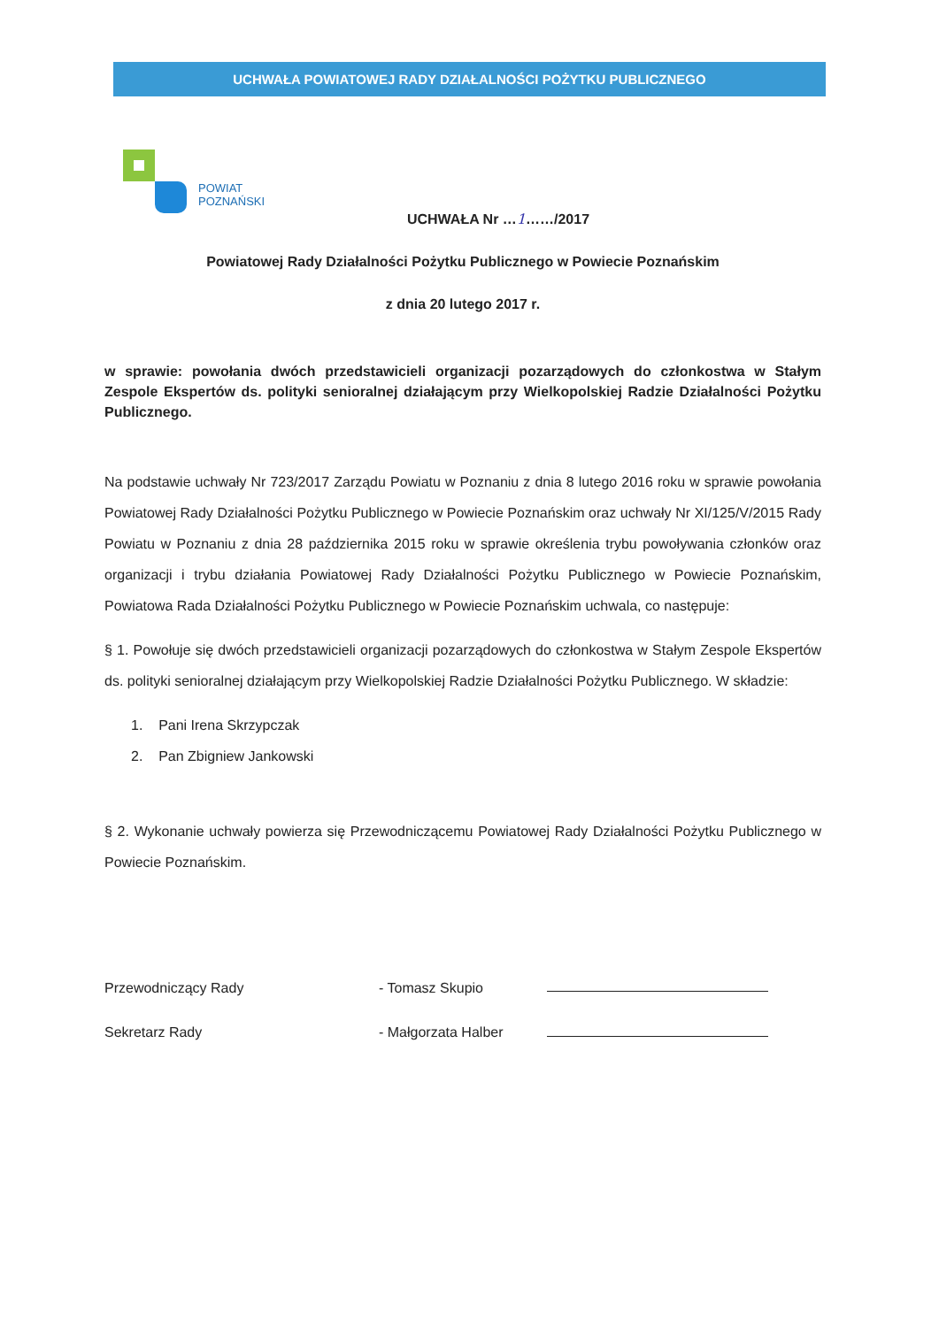UCHWAŁA POWIATOWEJ RADY DZIAŁALNOŚCI POŻYTKU PUBLICZNEGO
POWIAT
POZNAŃSKI
UCHWAŁA Nr …1……/2017
Powiatowej Rady Działalności Pożytku Publicznego w Powiecie Poznańskim
z dnia 20 lutego 2017 r.
w sprawie: powołania dwóch przedstawicieli organizacji pozarządowych do członkostwa w Stałym Zespole Ekspertów ds. polityki senioralnej działającym przy Wielkopolskiej Radzie Działalności Pożytku Publicznego.
Na podstawie uchwały Nr 723/2017 Zarządu Powiatu w Poznaniu z dnia 8 lutego 2016 roku w sprawie powołania Powiatowej Rady Działalności Pożytku Publicznego w Powiecie Poznańskim oraz uchwały Nr XI/125/V/2015 Rady Powiatu w Poznaniu z dnia 28 października 2015 roku w sprawie określenia trybu powoływania członków oraz organizacji i trybu działania Powiatowej Rady Działalności Pożytku Publicznego w Powiecie Poznańskim, Powiatowa Rada Działalności Pożytku Publicznego w Powiecie Poznańskim uchwala, co następuje:
§ 1. Powołuje się dwóch przedstawicieli organizacji pozarządowych do członkostwa w Stałym Zespole Ekspertów ds. polityki senioralnej działającym przy Wielkopolskiej Radzie Działalności Pożytku Publicznego. W składzie:
1. Pani Irena Skrzypczak
2. Pan Zbigniew Jankowski
§ 2. Wykonanie uchwały powierza się Przewodniczącemu Powiatowej Rady Działalności Pożytku Publicznego w Powiecie Poznańskim.
Przewodniczący Rady
Sekretarz Rady
- Tomasz Skupio
- Małgorzata Halber